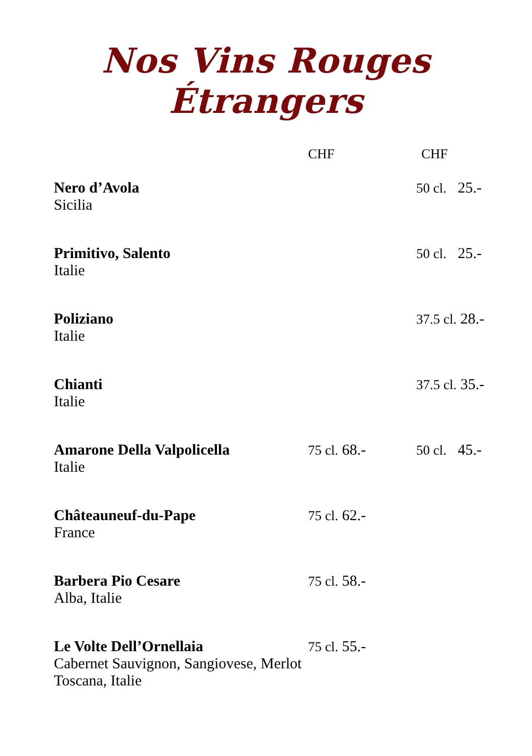Nos Vins Rouges Étrangers
| | CHF | CHF |
| --- | --- | --- |
| Nero d’Avola Sicilia | | 50 cl. 25.- |
| Primitivo, Salento Italie | | 50 cl. 25.- |
| Poliziano Italie | | 37.5 cl. 28.- |
| Chianti Italie | | 37.5 cl. 35.- |
| Amarone Della Valpolicella Italie | 75 cl. 68.- | 50 cl. 45.- |
| Châteauneuf-du-Pape France | 75 cl. 62.- | |
| Barbera Pio Cesare Alba, Italie | 75 cl. 58.- | |
| Le Volte Dell’Ornellaia Cabernet Sauvignon, Sangiovese, Merlot Toscana, Italie | 75 cl. 55.- | |